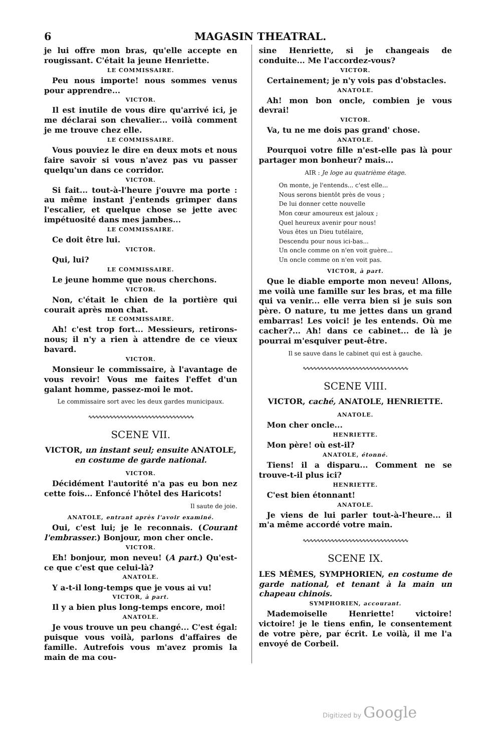6 MAGASIN THEATRAL.
je lui offre mon bras, qu'elle accepte en rougissant. C'était la jeune Henriette.
LE COMMISSAIRE.
Peu nous importe! nous sommes venus pour apprendre...
VICTOR.
Il est inutile de vous dire qu'arrivé ici, je me déclarai son chevalier... voilà comment je me trouve chez elle.
LE COMMISSAIRE.
Vous pouviez le dire en deux mots et nous faire savoir si vous n'avez pas vu passer quelqu'un dans ce corridor.
VICTOR.
Si fait... tout-à-l'heure j'ouvre ma porte : au même instant j'entends grimper dans l'escalier, et quelque chose se jette avec impétuosité dans mes jambes...
LE COMMISSAIRE.
Ce doit être lui.
VICTOR.
Qui, lui?
LE COMMISSAIRE.
Le jeune homme que nous cherchons.
VICTOR.
Non, c'était le chien de la portière qui courait après mon chat.
LE COMMISSAIRE.
Ah! c'est trop fort... Messieurs, retirons-nous; il n'y a rien à attendre de ce vieux bavard.
VICTOR.
Monsieur le commissaire, à l'avantage de vous revoir! Vous me faites l'effet d'un galant homme, passez-moi le mot.
Le commissaire sort avec les deux gardes municipaux.
∿∿∿∿∿∿∿∿∿∿∿∿∿∿∿∿∿∿∿∿∿∿∿∿∿∿∿∿∿∿
SCENE VII.
VICTOR, un instant seul; ensuite ANATOLE, en costume de garde national.
VICTOR.
Décidément l'autorité n'a pas eu bon nez cette fois... Enfoncé l'hôtel des Haricots!
Il saute de joie.
ANATOLE, entrant après l'avoir examiné.
Oui, c'est lui; je le reconnais. (Courant l'embrasser.) Bonjour, mon cher oncle.
VICTOR.
Eh! bonjour, mon neveu! (A part.) Qu'est-ce que c'est que celui-là?
ANATOLE.
Y a-t-il long-temps que je vous ai vu!
VICTOR, à part.
Il y a bien plus long-temps encore, moi!
ANATOLE.
Je vous trouve un peu changé... C'est égal: puisque vous voilà, parlons d'affaires de famille. Autrefois vous m'avez promis la main de ma cou-
sine Henriette, si je changeais de conduite... Me l'accordez-vous?
VICTOR.
Certainement; je n'y vois pas d'obstacles.
ANATOLE.
Ah! mon bon oncle, combien je vous devrai!
VICTOR.
Va, tu ne me dois pas grand' chose.
ANATOLE.
Pourquoi votre fille n'est-elle pas là pour partager mon bonheur? mais...
AIR : Je loge au quatrième étage.
On monte, je l'entends... c'est elle...
Nous serons bientôt près de vous ;
De lui donner cette nouvelle
Mon cœur amoureux est jaloux ;
Quel heureux avenir pour nous!
Vous êtes un Dieu tutélaire,
Descendu pour nous ici-bas...
Un oncle comme on n'en voit guère...
Un oncle comme on n'en voit pas.
VICTOR, à part.
Que le diable emporte mon neveu! Allons, me voilà une famille sur les bras, et ma fille qui va venir... elle verra bien si je suis son père. O nature, tu me jettes dans un grand embarras! Les voici! je les entends. Où me cacher?... Ah! dans ce cabinet... de là je pourrai m'esquiver peut-être.
Il se sauve dans le cabinet qui est à gauche.
∿∿∿∿∿∿∿∿∿∿∿∿∿∿∿∿∿∿∿∿∿∿∿∿∿∿∿∿∿∿
SCENE VIII.
VICTOR, caché, ANATOLE, HENRIETTE.
ANATOLE.
Mon cher oncle...
HENRIETTE.
Mon père! où est-il?
ANATOLE, étonné.
Tiens! il a disparu... Comment ne se trouve-t-il plus ici?
HENRIETTE.
C'est bien étonnant!
ANATOLE.
Je viens de lui parler tout-à-l'heure... il m'a même accordé votre main.
∿∿∿∿∿∿∿∿∿∿∿∿∿∿∿∿∿∿∿∿∿∿∿∿∿∿∿∿∿∿
SCENE IX.
LES MÊMES, SYMPHORIEN, en costume de garde national, et tenant à la main un chapeau chinois.
SYMPHORIEN, accourant.
Mademoiselle Henriette! victoire! victoire! je le tiens enfin, le consentement de votre père, par écrit. Le voilà, il me l'a envoyé de Corbeil.
Digitized by Google